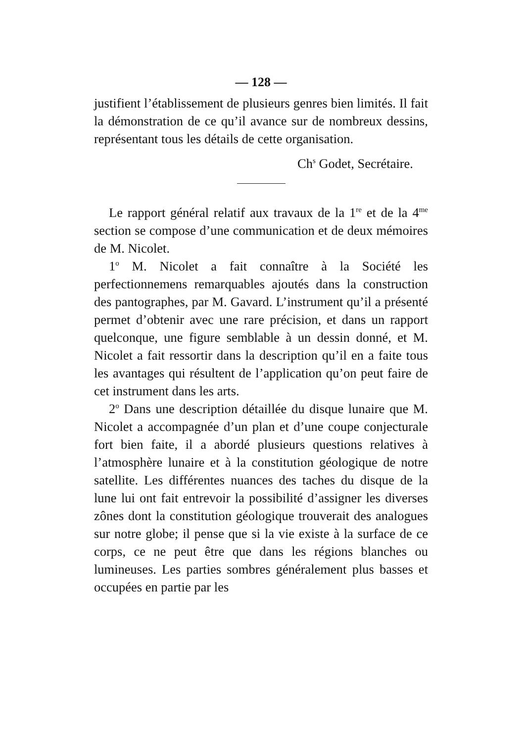— 128 —
justifient l’établissement de plusieurs genres bien limités. Il fait la démonstration de ce qu’il avance sur de nombreux dessins, représentant tous les détails de cette organisation.
Ch<sup>s</sup> Godet, Secrétaire.
Le rapport général relatif aux travaux de la 1<sup>re</sup> et de la 4<sup>me</sup> section se compose d’une communication et de deux mémoires de M. Nicolet.
1<sup>o</sup> M. Nicolet a fait connaître à la Société les perfectionnemens remarquables ajoutés dans la construction des pantographes, par M. Gavard. L’instrument qu’il a présenté permet d’obtenir avec une rare précision, et dans un rapport quelconque, une figure semblable à un dessin donné, et M. Nicolet a fait ressortir dans la description qu’il en a faite tous les avantages qui résultent de l’application qu’on peut faire de cet instrument dans les arts.
2<sup>o</sup> Dans une description détaillée du disque lunaire que M. Nicolet a accompagnée d’un plan et d’une coupe conjecturale fort bien faite, il a abordé plusieurs questions relatives à l’atmosphère lunaire et à la constitution géologique de notre satellite. Les différentes nuances des taches du disque de la lune lui ont fait entrevoir la possibilité d’assigner les diverses zônes dont la constitution géologique trouverait des analogues sur notre globe; il pense que si la vie existe à la surface de ce corps, ce ne peut être que dans les régions blanches ou lumineuses. Les parties sombres généralement plus basses et occupées en partie par les